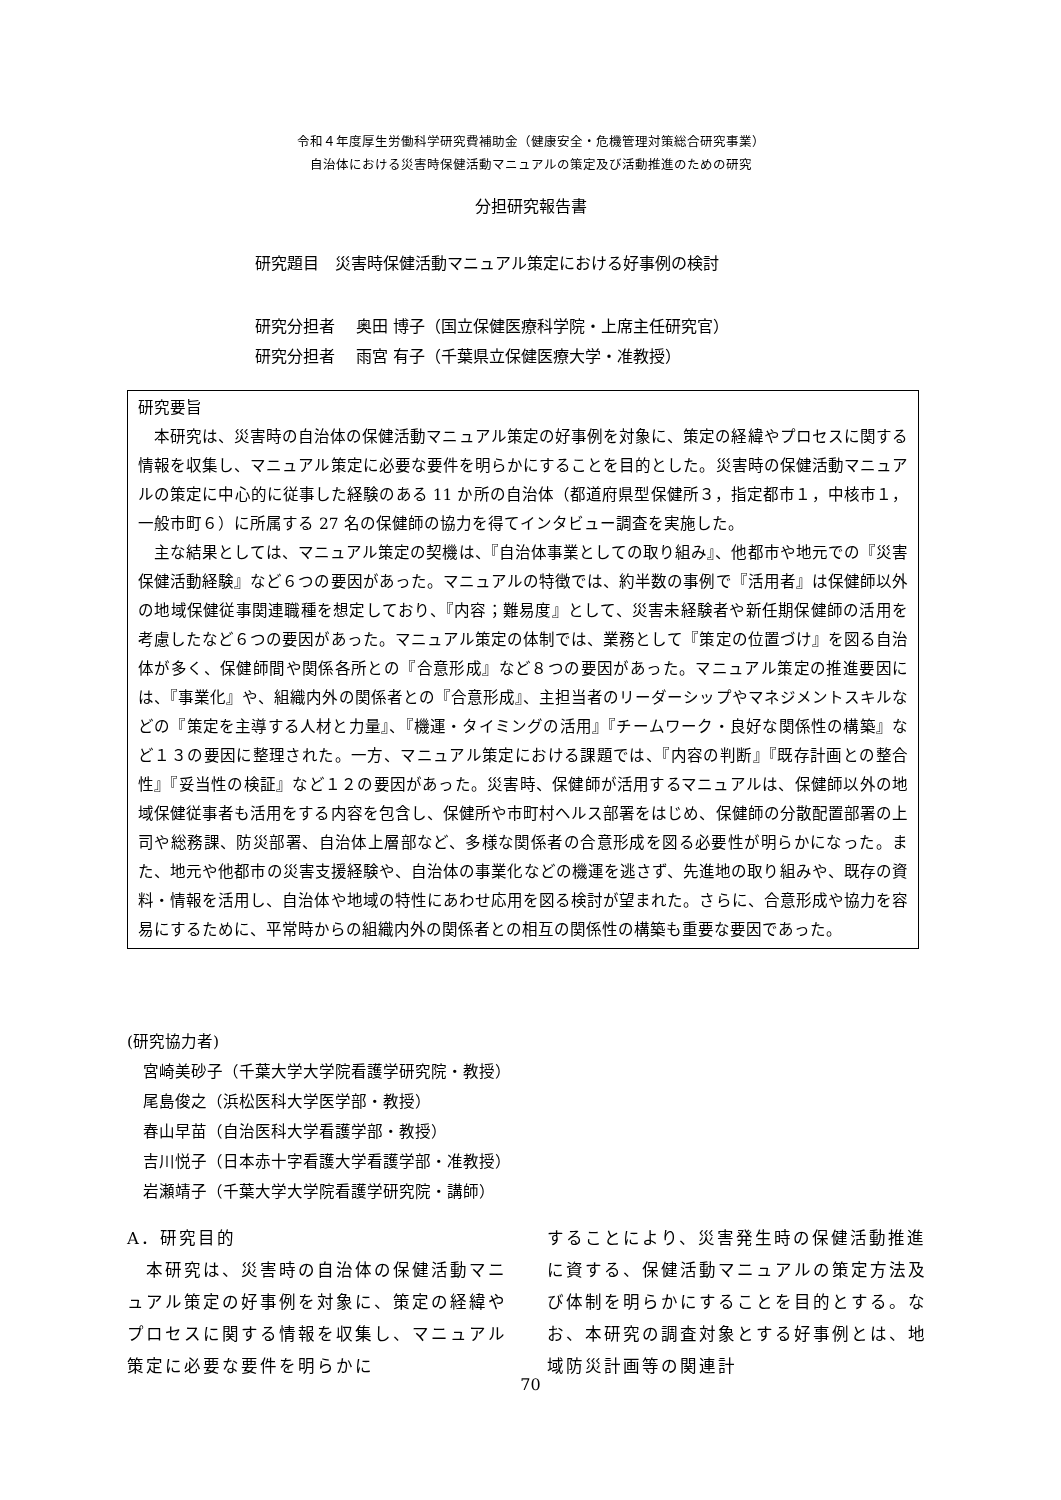令和４年度厚生労働科学研究費補助金（健康安全・危機管理対策総合研究事業）
自治体における災害時保健活動マニュアルの策定及び活動推進のための研究
分担研究報告書
研究題目　災害時保健活動マニュアル策定における好事例の検討
研究分担者　 奥田 博子（国立保健医療科学院・上席主任研究官）
研究分担者　 雨宮 有子（千葉県立保健医療大学・准教授）
研究要旨
本研究は、災害時の自治体の保健活動マニュアル策定の好事例を対象に、策定の経緯やプロセスに関する情報を収集し、マニュアル策定に必要な要件を明らかにすることを目的とした。災害時の保健活動マニュアルの策定に中心的に従事した経験のある 11 か所の自治体（都道府県型保健所３，指定都市１，中核市１，一般市町６）に所属する 27 名の保健師の協力を得てインタビュー調査を実施した。
主な結果としては、マニュアル策定の契機は、『自治体事業としての取り組み』、他都市や地元での『災害保健活動経験』など６つの要因があった。マニュアルの特徴では、約半数の事例で『活用者』は保健師以外の地域保健従事関連職種を想定しており、『内容；難易度』として、災害未経験者や新任期保健師の活用を考慮したなど６つの要因があった。マニュアル策定の体制では、業務として『策定の位置づけ』を図る自治体が多く、保健師間や関係各所との『合意形成』など８つの要因があった。マニュアル策定の推進要因には、『事業化』や、組織内外の関係者との『合意形成』、主担当者のリーダーシップやマネジメントスキルなどの『策定を主導する人材と力量』、『機運・タイミングの活用』『チームワーク・良好な関係性の構築』など１３の要因に整理された。一方、マニュアル策定における課題では、『内容の判断』『既存計画との整合性』『妥当性の検証』など１２の要因があった。災害時、保健師が活用するマニュアルは、保健師以外の地域保健従事者も活用をする内容を包含し、保健所や市町村ヘルス部署をはじめ、保健師の分散配置部署の上司や総務課、防災部署、自治体上層部など、多様な関係者の合意形成を図る必要性が明らかになった。また、地元や他都市の災害支援経験や、自治体の事業化などの機運を逃さず、先進地の取り組みや、既存の資料・情報を活用し、自治体や地域の特性にあわせ応用を図る検討が望まれた。さらに、合意形成や協力を容易にするために、平常時からの組織内外の関係者との相互の関係性の構築も重要な要因であった。
(研究協力者)
　宮崎美砂子（千葉大学大学院看護学研究院・教授）
　尾島俊之（浜松医科大学医学部・教授）
　春山早苗（自治医科大学看護学部・教授）
　吉川悦子（日本赤十字看護大学看護学部・准教授）
　岩瀬靖子（千葉大学大学院看護学研究院・講師）
A．研究目的
　本研究は、災害時の自治体の保健活動マニュアル策定の好事例を対象に、策定の経緯やプロセスに関する情報を収集し、マニュアル策定に必要な要件を明らかに
することにより、災害発生時の保健活動推進に資する、保健活動マニュアルの策定方法及び体制を明らかにすることを目的とする。なお、本研究の調査対象とする好事例とは、地域防災計画等の関連計
70